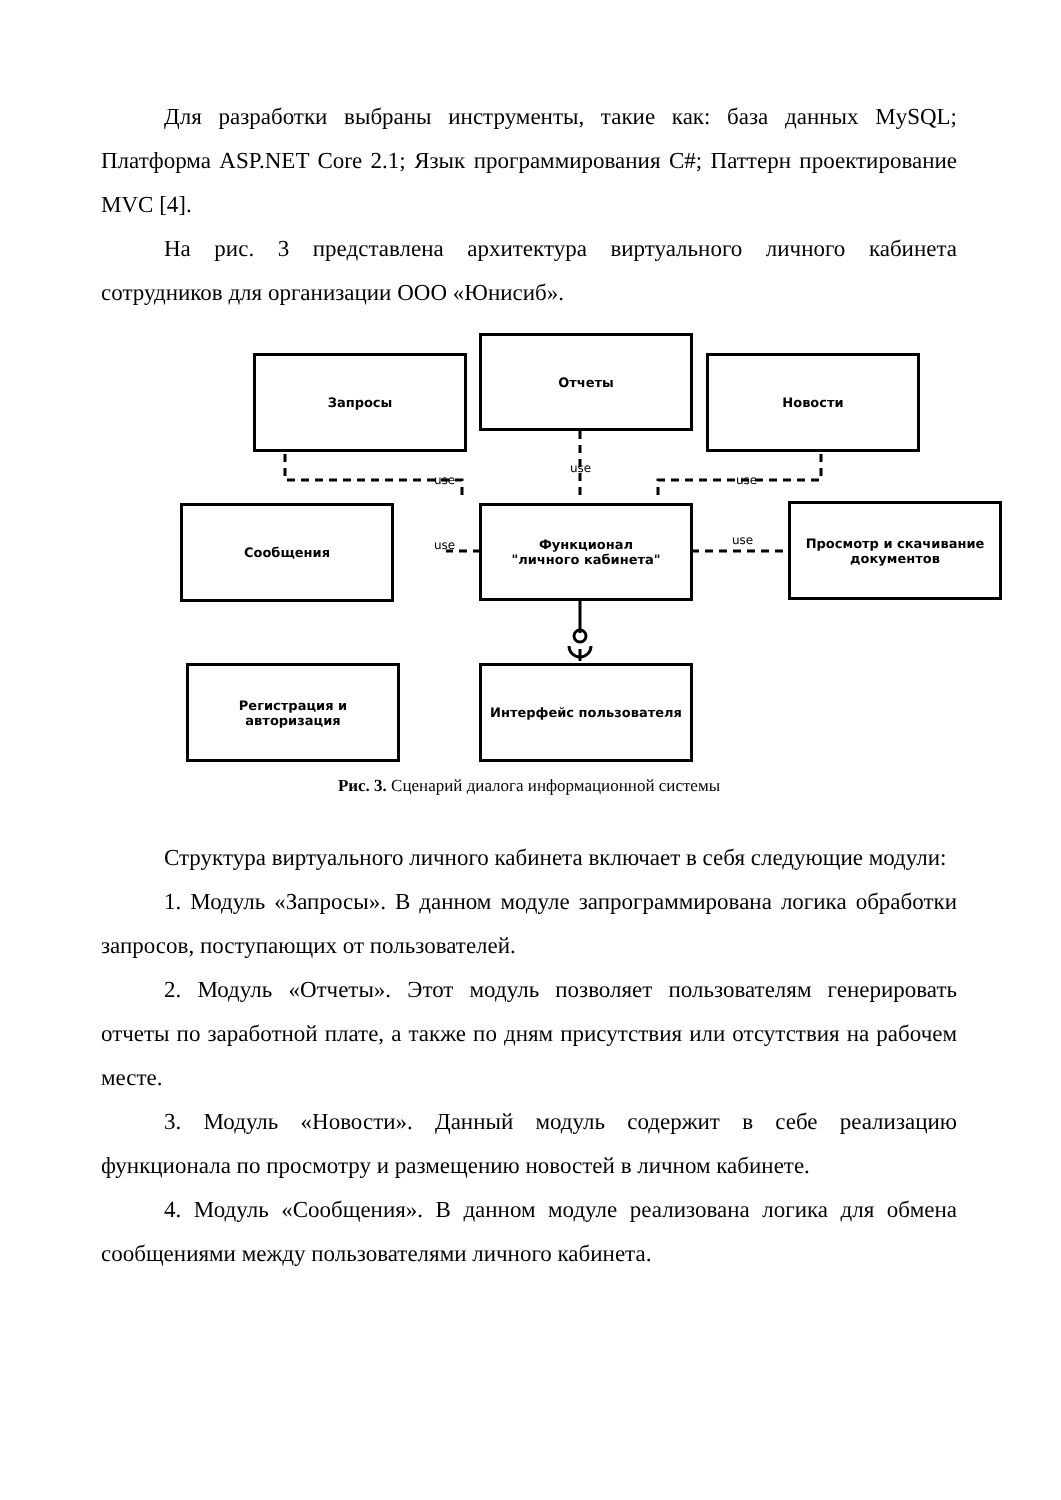Для разработки выбраны инструменты, такие как: база данных MySQL; Платформа ASP.NET Core 2.1; Язык программирования C#; Паттерн проектирование MVC [4].
На рис. 3 представлена архитектура виртуального личного кабинета сотрудников для организации ООО «Юнисиб».
Запросы
Отчеты
Новости
Сообщения
Функционал
"личного кабинета"
Просмотр и скачивание документов
Регистрация и авторизация Интерфейс пользователя
use
use
use
use use
Рис. 3. Сценарий диалога информационной системы
Структура виртуального личного кабинета включает в себя следующие модули:
1. Модуль «Запросы». В данном модуле запрограммирована логика обработки запросов, поступающих от пользователей.
2. Модуль «Отчеты». Этот модуль позволяет пользователям генерировать отчеты по заработной плате, а также по дням присутствия или отсутствия на рабочем месте.
3. Модуль «Новости». Данный модуль содержит в себе реализацию функционала по просмотру и размещению новостей в личном кабинете.
4. Модуль «Сообщения». В данном модуле реализована логика для обмена сообщениями между пользователями личного кабинета.